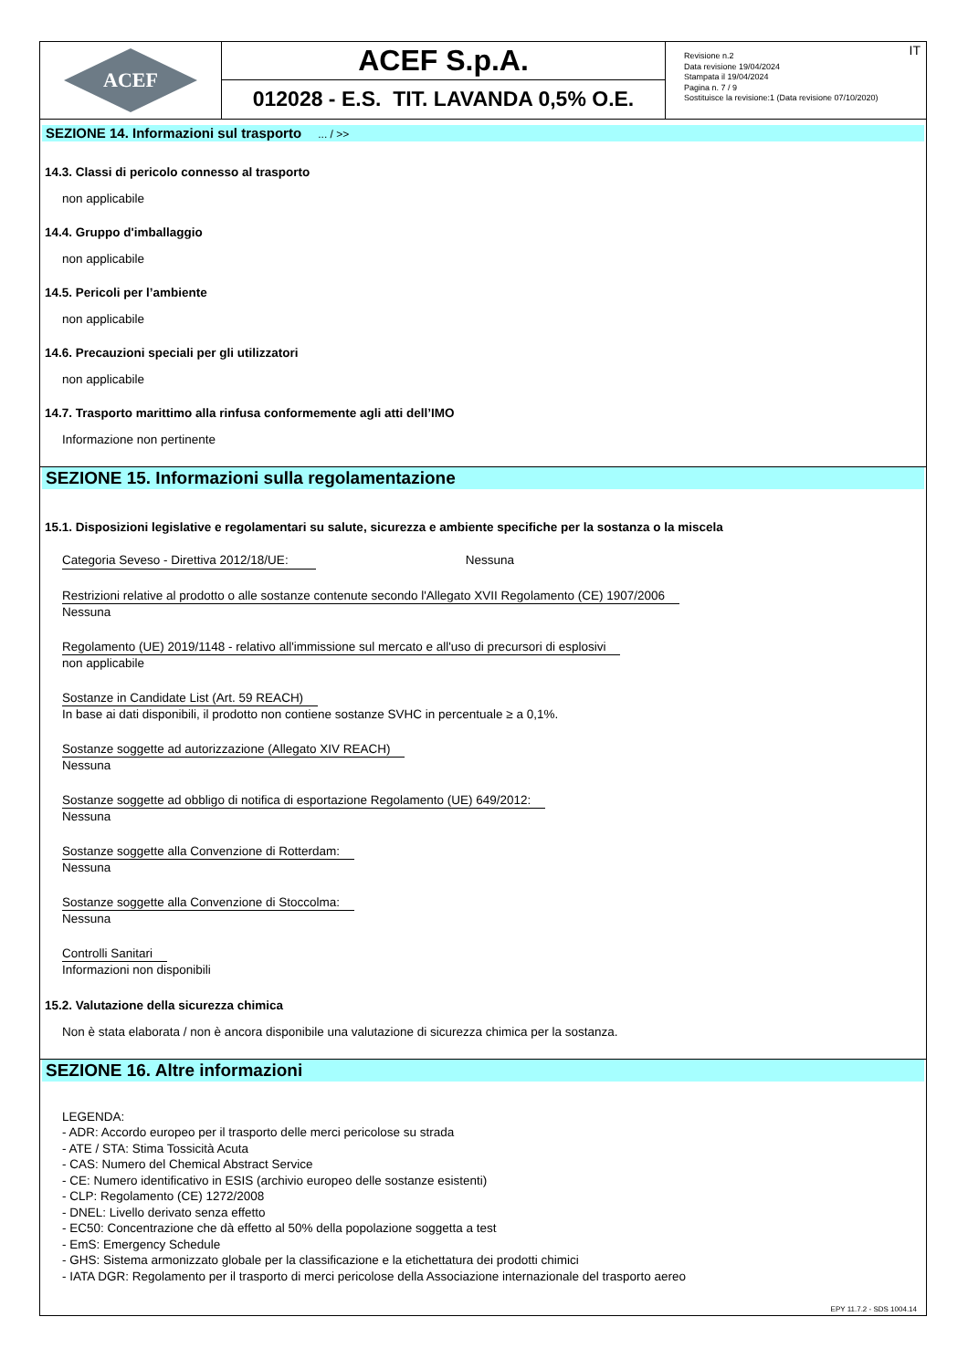ACEF
ACEF S.p.A.
012028 - E.S. TIT. LAVANDA 0,5% O.E.
Revisione n.2
Data revisione 19/04/2024
Stampata il 19/04/2024
Pagina n. 7 / 9
Sostituisce la revisione:1 (Data revisione 07/10/2020)
IT
SEZIONE 14. Informazioni sul trasporto ... / >>
14.3. Classi di pericolo connesso al trasporto
non applicabile
14.4. Gruppo d'imballaggio
non applicabile
14.5. Pericoli per l’ambiente
non applicabile
14.6. Precauzioni speciali per gli utilizzatori
non applicabile
14.7. Trasporto marittimo alla rinfusa conformemente agli atti dell’IMO
Informazione non pertinente
SEZIONE 15. Informazioni sulla regolamentazione
15.1. Disposizioni legislative e regolamentari su salute, sicurezza e ambiente specifiche per la sostanza o la miscela
Categoria Seveso - Direttiva 2012/18/UE: Nessuna
Restrizioni relative al prodotto o alle sostanze contenute secondo l'Allegato XVII Regolamento (CE) 1907/2006
Nessuna
Regolamento (UE) 2019/1148 - relativo all'immissione sul mercato e all'uso di precursori di esplosivi
non applicabile
Sostanze in Candidate List (Art. 59 REACH)
In base ai dati disponibili, il prodotto non contiene sostanze SVHC in percentuale ≥ a 0,1%.
Sostanze soggette ad autorizzazione (Allegato XIV REACH)
Nessuna
Sostanze soggette ad obbligo di notifica di esportazione Regolamento (UE) 649/2012:
Nessuna
Sostanze soggette alla Convenzione di Rotterdam:
Nessuna
Sostanze soggette alla Convenzione di Stoccolma:
Nessuna
Controlli Sanitari
Informazioni non disponibili
15.2. Valutazione della sicurezza chimica
Non è stata elaborata / non è ancora disponibile una valutazione di sicurezza chimica per la sostanza.
SEZIONE 16. Altre informazioni
LEGENDA:
- ADR: Accordo europeo per il trasporto delle merci pericolose su strada
- ATE / STA: Stima Tossicità Acuta
- CAS: Numero del Chemical Abstract Service
- CE: Numero identificativo in ESIS (archivio europeo delle sostanze esistenti)
- CLP: Regolamento (CE) 1272/2008
- DNEL: Livello derivato senza effetto
- EC50: Concentrazione che dà effetto al 50% della popolazione soggetta a test
- EmS: Emergency Schedule
- GHS: Sistema armonizzato globale per la classificazione e la etichettatura dei prodotti chimici
- IATA DGR: Regolamento per il trasporto di merci pericolose della Associazione internazionale del trasporto aereo
EPY 11.7.2 - SDS 1004.14